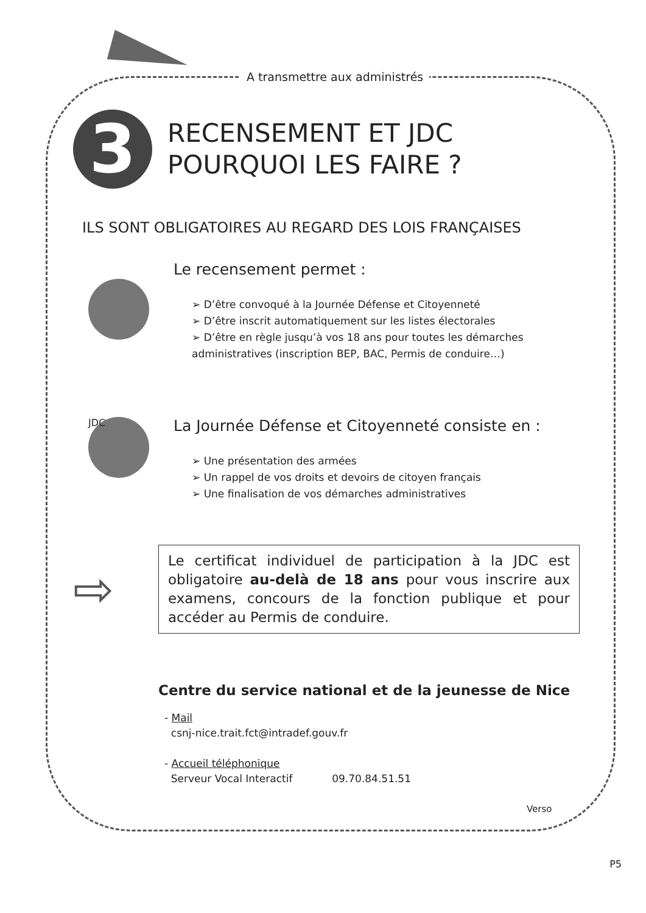A transmettre aux administrés
3
RECENSEMENT ET JDC
POURQUOI LES FAIRE ?
ILS SONT OBLIGATOIRES AU REGARD DES LOIS FRANÇAISES
Le recensement permet :
➢ D’être convoqué à la Journée Défense et Citoyenneté
➢ D’être inscrit automatiquement sur les listes électorales
➢ D’être en règle jusqu’à vos 18 ans pour toutes les démarches administratives (inscription BEP, BAC, Permis de conduire…)
JDC
La Journée Défense et Citoyenneté consiste en :
➢ Une présentation des armées
➢ Un rappel de vos droits et devoirs de citoyen français
➢ Une finalisation de vos démarches administratives
⇨
Le certificat individuel de participation à la JDC est obligatoire au-delà de 18 ans pour vous inscrire aux examens, concours de la fonction publique et pour accéder au Permis de conduire.
Centre du service national et de la jeunesse de Nice
- Mail
csnj-nice.trait.fct@intradef.gouv.fr
- Accueil téléphonique
Serveur Vocal Interactif 09.70.84.51.51
Verso
P5